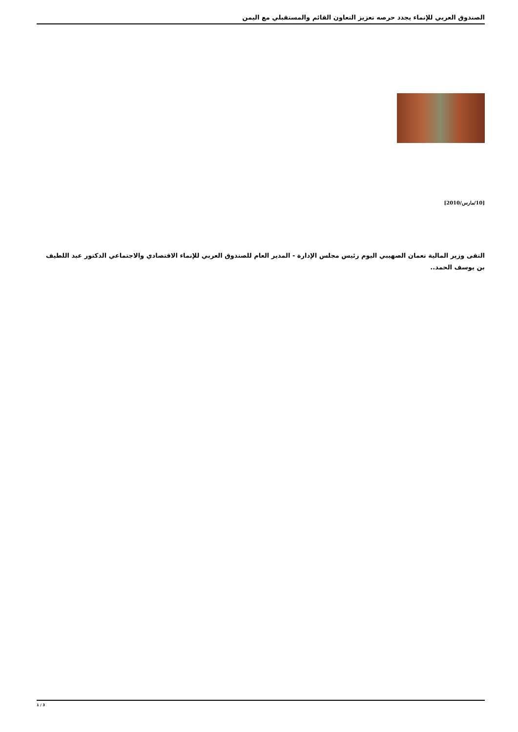الصندوق العربي للإنماء يجدد حرصه تعزيز التعاون القائم والمستقبلي مع اليمن
[10/مارس/2010]
التقى وزير المالية نعمان الصهيبي اليوم رئيس مجلس الإدارة - المدير العام للصندوق العربي للإنماء الاقتصادي والاجتماعي الدكتور عبد اللطيف بن يوسف الحمد..
1 / 3